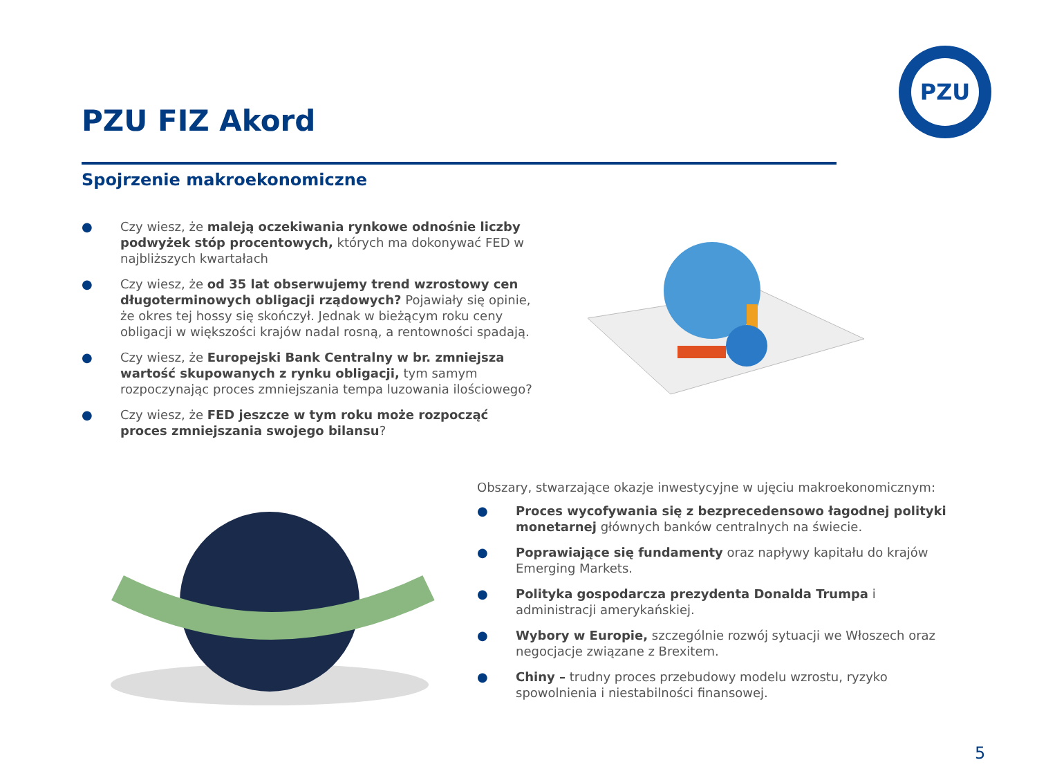PZU
PZU FIZ Akord
Spojrzenie makroekonomiczne
● Czy wiesz, że maleją oczekiwania rynkowe odnośnie liczby podwyżek stóp procentowych, których ma dokonywać FED w najbliższych kwartałach
● Czy wiesz, że od 35 lat obserwujemy trend wzrostowy cen długoterminowych obligacji rządowych? Pojawiały się opinie, że okres tej hossy się skończył. Jednak w bieżącym roku ceny obligacji w większości krajów nadal rosną, a rentowności spadają.
● Czy wiesz, że Europejski Bank Centralny w br. zmniejsza wartość skupowanych z rynku obligacji, tym samym rozpoczynając proces zmniejszania tempa luzowania ilościowego?
● Czy wiesz, że FED jeszcze w tym roku może rozpocząć proces zmniejszania swojego bilansu?
Obszary, stwarzające okazje inwestycyjne w ujęciu makroekonomicznym:
● Proces wycofywania się z bezprecedensowo łagodnej polityki monetarnej głównych banków centralnych na świecie.
● Poprawiające się fundamenty oraz napływy kapitału do krajów Emerging Markets.
● Polityka gospodarcza prezydenta Donalda Trumpa i administracji amerykańskiej.
● Wybory w Europie, szczególnie rozwój sytuacji we Włoszech oraz negocjacje związane z Brexitem.
● Chiny – trudny proces przebudowy modelu wzrostu, ryzyko spowolnienia i niestabilności finansowej.
5